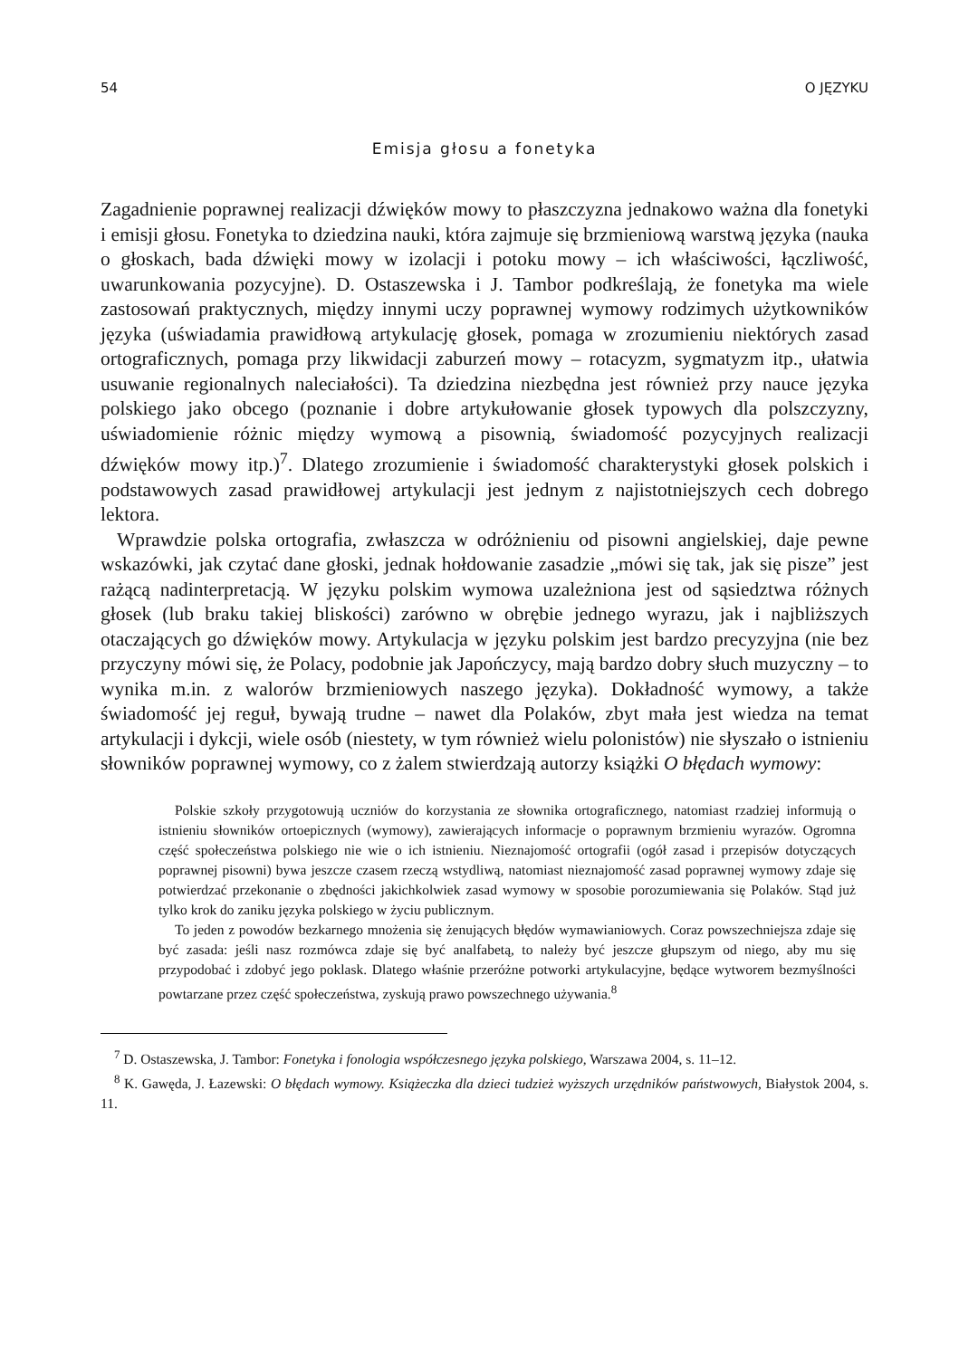54 O JĘZYKU
Emisja głosu a fonetyka
Zagadnienie poprawnej realizacji dźwięków mowy to płaszczyzna jednakowo ważna dla fonetyki i emisji głosu. Fonetyka to dziedzina nauki, która zajmuje się brzmieniową warstwą języka (nauka o głoskach, bada dźwięki mowy w izolacji i potoku mowy – ich właściwości, łączliwość, uwarunkowania pozycyjne). D. Ostaszewska i J. Tambor podkreślają, że fonetyka ma wiele zastosowań praktycznych, między innymi uczy poprawnej wymowy rodzimych użytkowników języka (uświadamia prawidłową artykulację głosek, pomaga w zrozumieniu niektórych zasad ortograficznych, pomaga przy likwidacji zaburzeń mowy – rotacyzm, sygmatyzm itp., ułatwia usuwanie regionalnych naleciałości). Ta dziedzina niezbędna jest również przy nauce języka polskiego jako obcego (poznanie i dobre artykułowanie głosek typowych dla polszczyzny, uświadomienie różnic między wymową a pisownią, świadomość pozycyjnych realizacji dźwięków mowy itp.)<sup>7</sup>. Dlatego zrozumienie i świadomość charakterystyki głosek polskich i podstawowych zasad prawidłowej artykulacji jest jednym z najistotniejszych cech dobrego lektora.
Wprawdzie polska ortografia, zwłaszcza w odróżnieniu od pisowni angielskiej, daje pewne wskazówki, jak czytać dane głoski, jednak hołdowanie zasadzie „mówi się tak, jak się pisze” jest rażącą nadinterpretacją. W języku polskim wymowa uzależniona jest od sąsiedztwa różnych głosek (lub braku takiej bliskości) zarówno w obrębie jednego wyrazu, jak i najbliższych otaczających go dźwięków mowy. Artykulacja w języku polskim jest bardzo precyzyjna (nie bez przyczyny mówi się, że Polacy, podobnie jak Japończycy, mają bardzo dobry słuch muzyczny – to wynika m.in. z walorów brzmieniowych naszego języka). Dokładność wymowy, a także świadomość jej reguł, bywają trudne – nawet dla Polaków, zbyt mała jest wiedza na temat artykulacji i dykcji, wiele osób (niestety, w tym również wielu polonistów) nie słyszało o istnieniu słowników poprawnej wymowy, co z żalem stwierdzają autorzy książki O błędach wymowy:
Polskie szkoły przygotowują uczniów do korzystania ze słownika ortograficznego, natomiast rzadziej informują o istnieniu słowników ortoepicznych (wymowy), zawierających informacje o poprawnym brzmieniu wyrazów. Ogromna część społeczeństwa polskiego nie wie o ich istnieniu. Nieznajomość ortografii (ogół zasad i przepisów dotyczących poprawnej pisowni) bywa jeszcze czasem rzeczą wstydliwą, natomiast nieznajomość zasad poprawnej wymowy zdaje się potwierdzać przekonanie o zbędności jakichkolwiek zasad wymowy w sposobie porozumiewania się Polaków. Stąd już tylko krok do zaniku języka polskiego w życiu publicznym.
To jeden z powodów bezkarnego mnożenia się żenujących błędów wymawianiowych. Coraz powszechniejsza zdaje się być zasada: jeśli nasz rozmówca zdaje się być analfabetą, to należy być jeszcze głupszym od niego, aby mu się przypodobać i zdobyć jego poklask. Dlatego właśnie przeróżne potworki artykulacyjne, będące wytworem bezmyślności powtarzane przez część społeczeństwa, zyskują prawo powszechnego używania.<sup>8</sup>
<sup>7</sup> D. Ostaszewska, J. Tambor: Fonetyka i fonologia współczesnego języka polskiego, Warszawa 2004, s. 11–12.
<sup>8</sup> K. Gawęda, J. Łazewski: O błędach wymowy. Książeczka dla dzieci tudzież wyższych urzędników państwowych, Białystok 2004, s. 11.